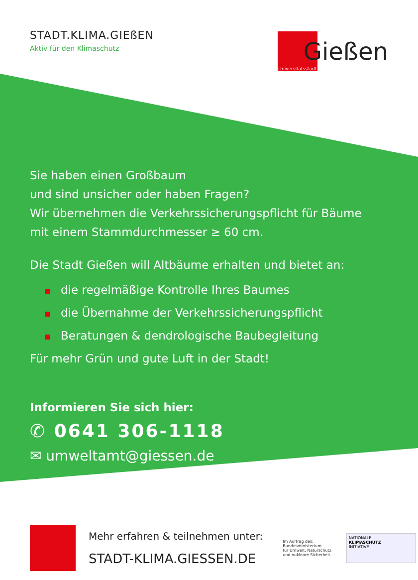STADT.KLIMA.GIEßEN
Aktiv für den Klimaschutz
Universitätsstadt
Gießen
Sie haben einen Großbaum
und sind unsicher oder haben Fragen?
Wir übernehmen die Verkehrssicherungspflicht für Bäume
mit einem Stammdurchmesser ≥ 60 cm.
Die Stadt Gießen will Altbäume erhalten und bietet an:
die regelmäßige Kontrolle Ihres Baumes
die Übernahme der Verkehrssicherungspflicht
Beratungen & dendrologische Baubegleitung
Für mehr Grün und gute Luft in der Stadt!
Informieren Sie sich hier:
✆ 0641 306-1118
✉ umweltamt@giessen.de
Mehr erfahren & teilnehmen unter:
STADT-KLIMA.GIESSEN.DE
Im Auftrag des:
Bundesministerium
für Umwelt, Naturschutz
und nukleare Sicherheit
NATIONALE
KLIMASCHUTZ
INITIATIVE